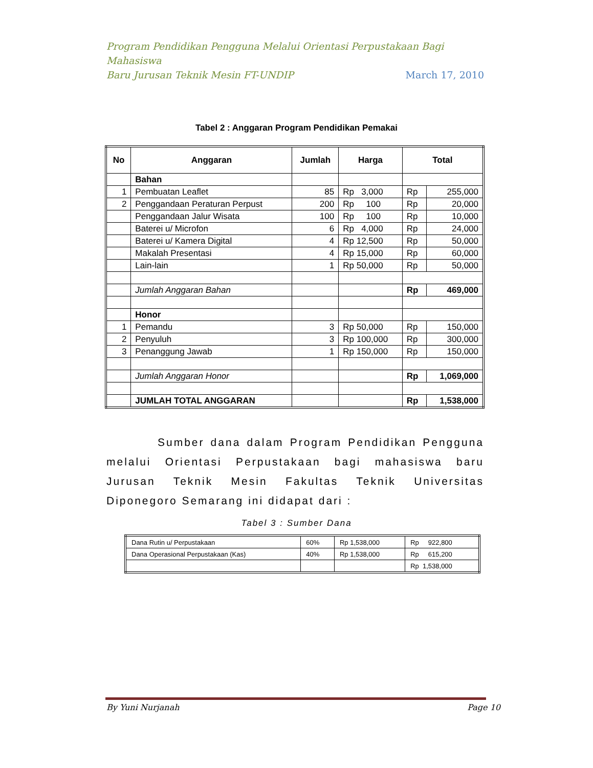Program Pendidikan Pengguna Melalui Orientasi Perpustakaan Bagi Mahasiswa
Baru Jurusan Teknik Mesin FT-UNDIP March 17, 2010
Tabel 2 : Anggaran Program Pendidikan Pemakai
| No | Anggaran | Jumlah | Harga | Total | |
| --- | --- | --- | --- | --- | --- |
| | Bahan | | | | |
| 1 | Pembuatan Leaflet | 85 | Rp 3,000 | Rp | 255,000 |
| 2 | Penggandaan Peraturan Perpust | 200 | Rp 100 | Rp | 20,000 |
| | Penggandaan Jalur Wisata | 100 | Rp 100 | Rp | 10,000 |
| | Baterei u/ Microfon | 6 | Rp 4,000 | Rp | 24,000 |
| | Baterei u/ Kamera Digital | 4 | Rp 12,500 | Rp | 50,000 |
| | Makalah Presentasi | 4 | Rp 15,000 | Rp | 60,000 |
| | Lain-lain | 1 | Rp 50,000 | Rp | 50,000 |
| | Jumlah Anggaran Bahan | | | Rp | 469,000 |
| | Honor | | | | |
| 1 | Pemandu | 3 | Rp 50,000 | Rp | 150,000 |
| 2 | Penyuluh | 3 | Rp 100,000 | Rp | 300,000 |
| 3 | Penanggung Jawab | 1 | Rp 150,000 | Rp | 150,000 |
| | Jumlah Anggaran Honor | | | Rp | 1,069,000 |
| | JUMLAH TOTAL ANGGARAN | | | Rp | 1,538,000 |
Sumber dana dalam Program Pendidikan Pengguna melalui Orientasi Perpustakaan bagi mahasiswa baru Jurusan Teknik Mesin Fakultas Teknik Universitas Diponegoro Semarang ini didapat dari :
Tabel 3 : Sumber Dana
| Dana Rutin u/ Perpustakaan | 60% | Rp 1,538,000 | Rp 922,800 |
| Dana Operasional Perpustakaan (Kas) | 40% | Rp 1,538,000 | Rp 615,200 |
| | | | Rp 1,538,000 |
By Yuni Nurjanah Page 10